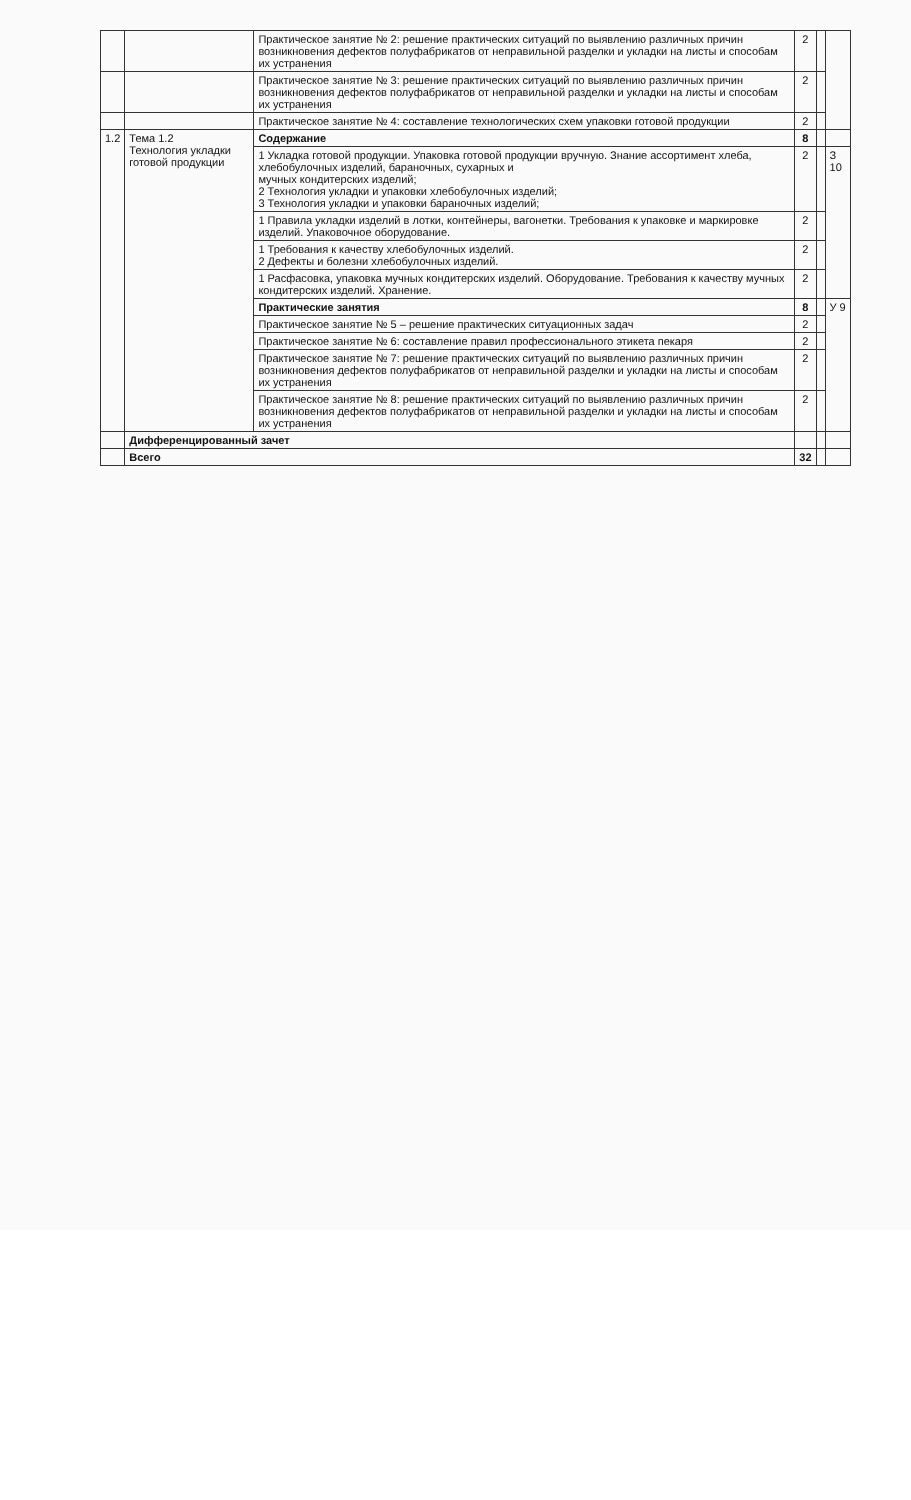| | | Практическое занятие № 2: решение практических ситуаций по выявлению различных причин возникновения дефектов полуфабрикатов от неправильной разделки и укладки на листы и способам их устранения | 2 | | |
| | | Практическое занятие № 3: решение практических ситуаций по выявлению различных причин возникновения дефектов полуфабрикатов от неправильной разделки и укладки на листы и способам их устранения | 2 | | |
| | | Практическое занятие № 4: составление технологических схем упаковки готовой продукции | 2 | | |
| 1.2 | Тема 1.2 Технология укладки готовой продукции | Содержание | 8 | | |
| | | 1 Укладка готовой продукции. Упаковка готовой продукции вручную. Знание ассортимент хлеба, хлебобулочных изделий, бараночных, сухарных и мучных кондитерских изделий; 2 Технология укладки и упаковки хлебобулочных изделий; 3 Технология укладки и упаковки бараночных изделий; | 2 | | З 10 |
| | | 1 Правила укладки изделий в лотки, контейнеры, вагонетки. Требования к упаковке и маркировке изделий. Упаковочное оборудование. | 2 | | |
| | | 1 Требования к качеству хлебобулочных изделий. 2 Дефекты и болезни хлебобулочных изделий. | 2 | | |
| | | 1 Расфасовка, упаковка мучных кондитерских изделий. Оборудование. Требования к качеству мучных кондитерских изделий. Хранение. | 2 | | |
| | | Практические занятия | 8 | | У 9 |
| | | Практическое занятие № 5 – решение практических ситуационных задач | 2 | | |
| | | Практическое занятие № 6: составление правил профессионального этикета пекаря | 2 | | |
| | | Практическое занятие № 7: решение практических ситуаций по выявлению различных причин возникновения дефектов полуфабрикатов от неправильной разделки и укладки на листы и способам их устранения | 2 | | |
| | | Практическое занятие № 8: решение практических ситуаций по выявлению различных причин возникновения дефектов полуфабрикатов от неправильной разделки и укладки на листы и способам их устранения | 2 | | |
| | Дифференцированный зачет | | | | |
| | Всего | | 32 | | |